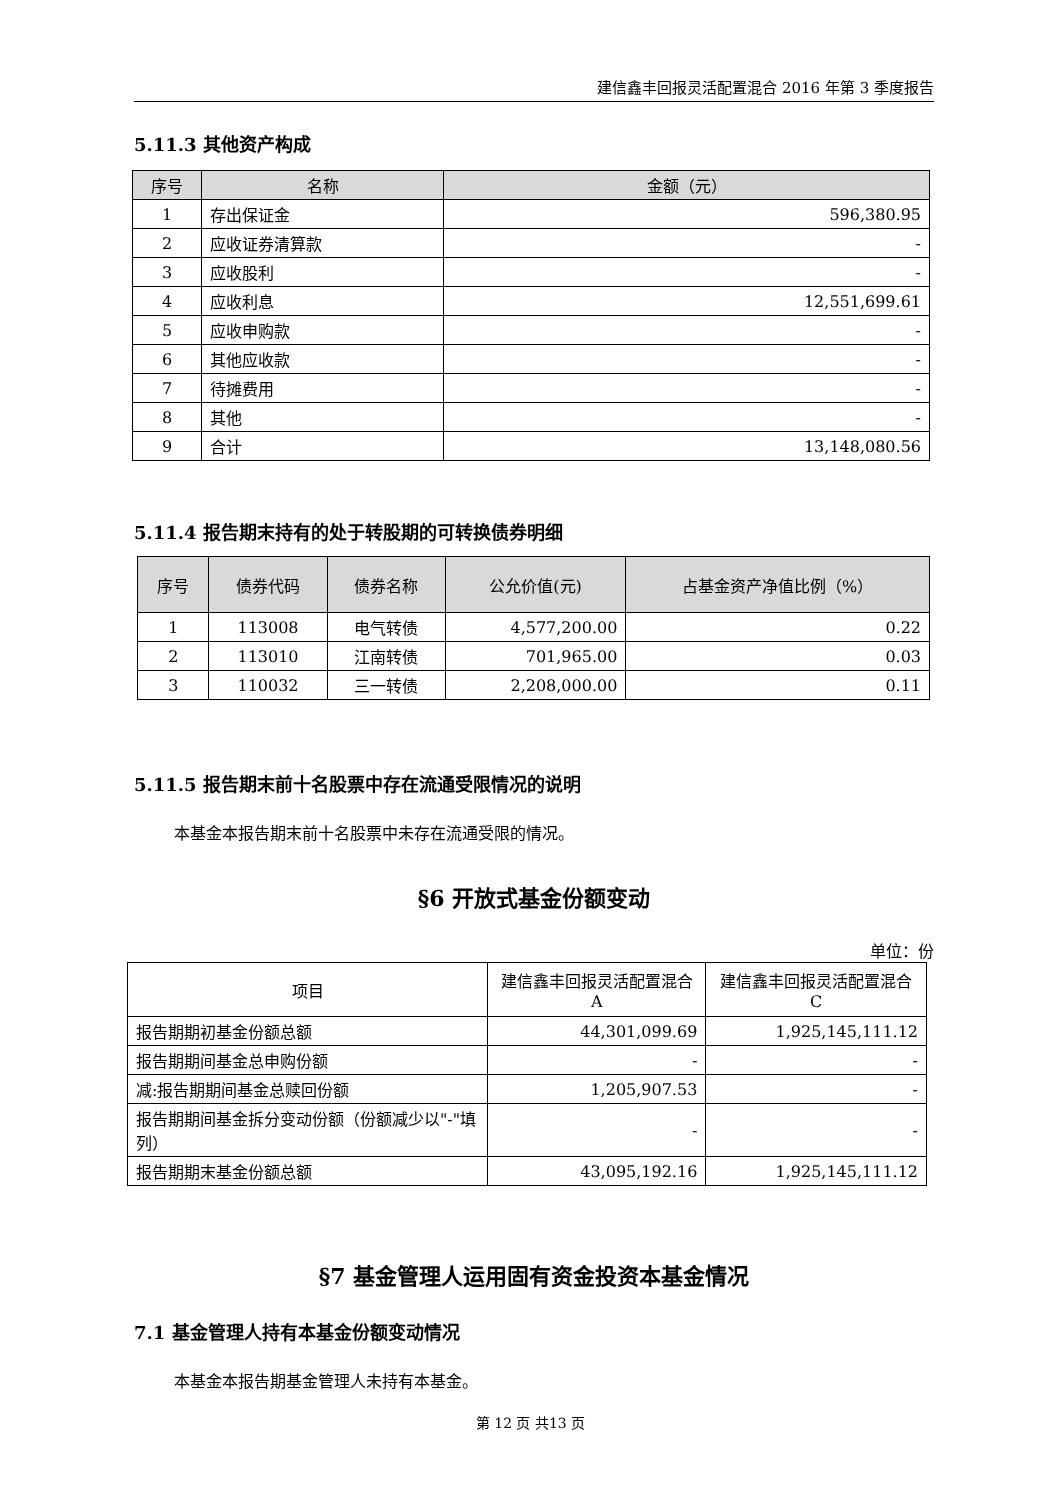建信鑫丰回报灵活配置混合 2016 年第 3 季度报告
5.11.3 其他资产构成
| 序号 | 名称 | 金额（元） |
| --- | --- | --- |
| 1 | 存出保证金 | 596,380.95 |
| 2 | 应收证券清算款 | - |
| 3 | 应收股利 | - |
| 4 | 应收利息 | 12,551,699.61 |
| 5 | 应收申购款 | - |
| 6 | 其他应收款 | - |
| 7 | 待摊费用 | - |
| 8 | 其他 | - |
| 9 | 合计 | 13,148,080.56 |
5.11.4 报告期末持有的处于转股期的可转换债券明细
| 序号 | 债券代码 | 债券名称 | 公允价值(元) | 占基金资产净值比例（%） |
| --- | --- | --- | --- | --- |
| 1 | 113008 | 电气转债 | 4,577,200.00 | 0.22 |
| 2 | 113010 | 江南转债 | 701,965.00 | 0.03 |
| 3 | 110032 | 三一转债 | 2,208,000.00 | 0.11 |
5.11.5 报告期末前十名股票中存在流通受限情况的说明
本基金本报告期末前十名股票中未存在流通受限的情况。
§6 开放式基金份额变动
单位：份
| 项目 | 建信鑫丰回报灵活配置混合 A | 建信鑫丰回报灵活配置混合 C |
| 报告期期初基金份额总额 | 44,301,099.69 | 1,925,145,111.12 |
| 报告期期间基金总申购份额 | - | - |
| 减:报告期期间基金总赎回份额 | 1,205,907.53 | - |
| 报告期期间基金拆分变动份额（份额减少以"-"填列） | - | - |
| 报告期期末基金份额总额 | 43,095,192.16 | 1,925,145,111.12 |
§7 基金管理人运用固有资金投资本基金情况
7.1 基金管理人持有本基金份额变动情况
本基金本报告期基金管理人未持有本基金。
第 12 页 共13 页